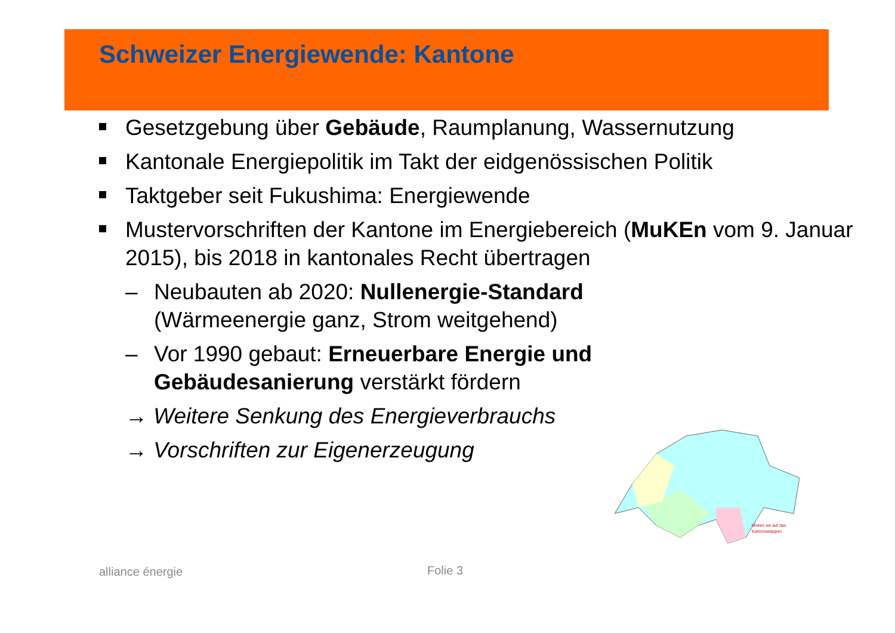Schweizer Energiewende: Kantone
Gesetzgebung über Gebäude, Raumplanung, Wassernutzung
Kantonale Energiepolitik im Takt der eidgenössischen Politik
Taktgeber seit Fukushima: Energiewende
Mustervorschriften der Kantone im Energiebereich (MuKEn vom 9. Januar 2015), bis 2018 in kantonales Recht übertragen
– Neubauten ab 2020: Nullenergie-Standard (Wärmeenergie ganz, Strom weitgehend)
– Vor 1990 gebaut: Erneuerbare Energie und Gebäudesanierung verstärkt fördern
→ Weitere Senkung des Energieverbrauchs
→ Vorschriften zur Eigenerzeugung
klicken sie auf das
Kantonswappen
alliance énergie Folie 3